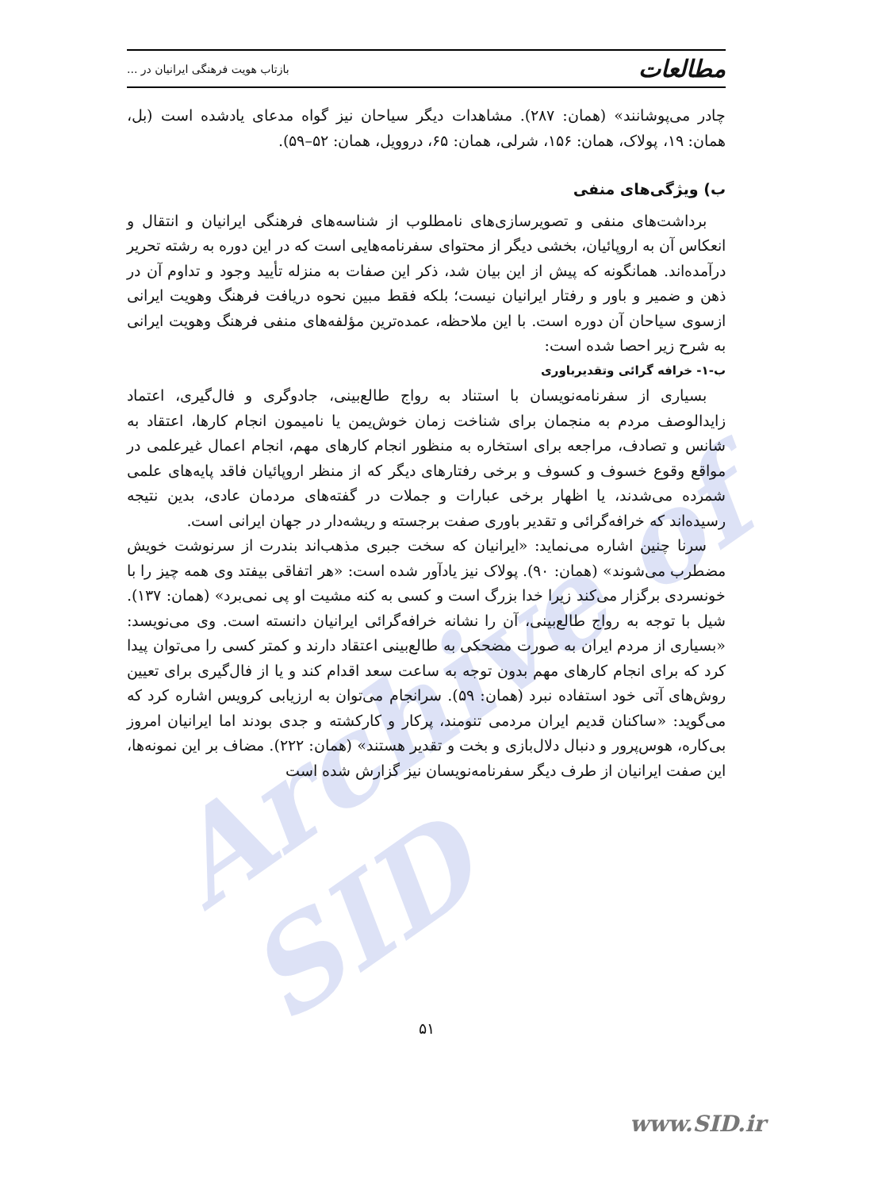Archive of SID
مطالعات بازتاب هویت فرهنگی ایرانیان در ...
چادر می‌پوشانند» (همان: ۲۸۷). مشاهدات دیگر سیاحان نیز گواه مدعای یادشده است (بل، همان: ۱۹، پولاک، همان: ۱۵۶، شرلی، همان: ۶۵، دروویل، همان: ۵۲–۵۹).
ب) ویژگی‌های منفی
برداشت‌های منفی و تصویرسازی‌های نامطلوب از شناسه‌های فرهنگی ایرانیان و انتقال و انعکاس آن به اروپائیان، بخشی دیگر از محتوای سفرنامه‌هایی است که در این دوره به رشته تحریر درآمده‌اند. همانگونه که پیش از این بیان شد، ذکر این صفات به منزله تأیید وجود و تداوم آن در ذهن و ضمیر و باور و رفتار ایرانیان نیست؛ بلکه فقط مبین نحوه دریافت فرهنگ وهویت ایرانی ازسوی سیاحان آن دوره است. با این ملاحظه، عمده‌ترین مؤلفه‌های منفی فرهنگ وهویت ایرانی به شرح زیر احصا شده است:
ب-۱- خرافه گرائی وتقدیرباوری
بسیاری از سفرنامه‌نویسان با استناد به رواج طالع‌بینی، جادوگری و فال‌گیری، اعتماد زایدالوصف مردم به منجمان برای شناخت زمان خوش‌یمن یا نامیمون انجام کارها، اعتقاد به شانس و تصادف، مراجعه برای استخاره به منظور انجام کارهای مهم، انجام اعمال غیرعلمی در مواقع وقوع خسوف و کسوف و برخی رفتارهای دیگر که از منظر اروپائیان فاقد پایه‌های علمی شمرده می‌شدند، یا اظهار برخی عبارات و جملات در گفته‌های مردمان عادی، بدین نتیجه رسیده‌اند که خرافه‌گرائی و تقدیر باوری صفت برجسته و ریشه‌دار در جهان ایرانی است.
سرنا چنین اشاره می‌نماید: «ایرانیان که سخت جبری مذهب‌اند بندرت از سرنوشت خویش مضطرب می‌شوند» (همان: ۹۰). پولاک نیز یادآور شده است: «هر اتفاقی بیفتد وی همه چیز را با خونسردی برگزار می‌کند زیرا خدا بزرگ است و کسی به کنه مشیت او پی نمی‌برد» (همان: ۱۳۷). شیل با توجه به رواج طالع‌بینی، آن را نشانه خرافه‌گرائی ایرانیان دانسته است. وی می‌نویسد: «بسیاری از مردم ایران به صورت مضحکی به طالع‌بینی اعتقاد دارند و کمتر کسی را می‌توان پیدا کرد که برای انجام کارهای مهم بدون توجه به ساعت سعد اقدام کند و یا از فال‌گیری برای تعیین روش‌های آتی خود استفاده نبرد (همان: ۵۹). سرانجام می‌توان به ارزیابی کرویس اشاره کرد که می‌گوید: «ساکنان قدیم ایران مردمی تنومند، پرکار و کارکشته و جدی بودند اما ایرانیان امروز بی‌کاره، هوس‌پرور و دنبال دلال‌بازی و بخت و تقدیر هستند» (همان: ۲۲۲). مضاف بر این نمونه‌ها، این صفت ایرانیان از طرف دیگر سفرنامه‌نویسان نیز گزارش شده است
۵۱
www.SID.ir